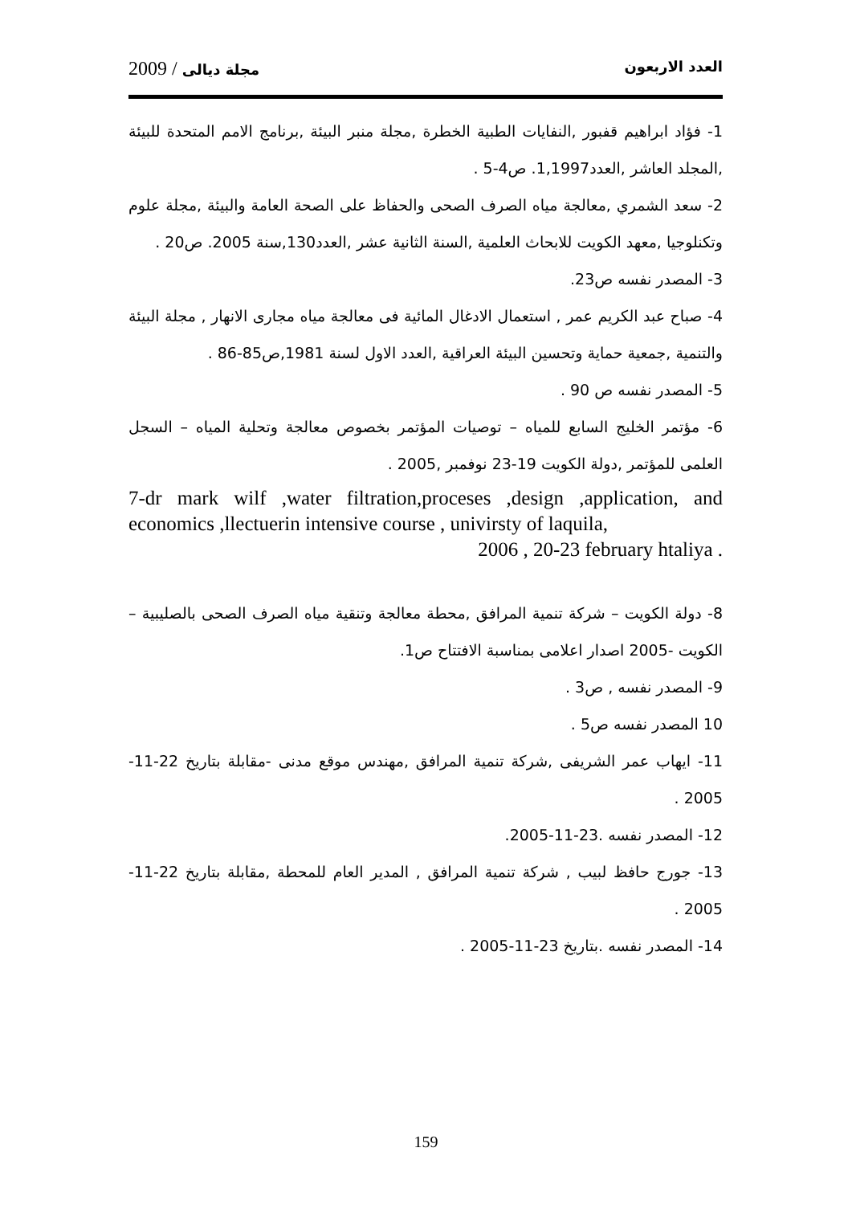العدد الاربعون مجلة ديالى / 2009
1- فؤاد ابراهيم قفبور ,النفايات الطبية الخطرة ,مجلة منبر البيئة ,برنامج الامم المتحدة للبيئة ,المجلد العاشر ,العدد1,1997. ص4-5 .
2- سعد الشمري ,معالجة مياه الصرف الصحى والحفاظ على الصحة العامة والبيئة ,مجلة علوم وتكنلوجيا ,معهد الكويت للابحاث العلمية ,السنة الثانية عشر ,العدد130,سنة 2005. ص20 .
3- المصدر نفسه ص23.
4- صباح عبد الكريم عمر , استعمال الادغال المائية فى معالجة مياه مجارى الانهار , مجلة البيئة والتنمية ,جمعية حماية وتحسين البيئة العراقية ,العدد الاول لسنة 1981,ص85-86 .
5- المصدر نفسه ص 90 .
6- مؤتمر الخليج السابع للمياه – توصيات المؤتمر بخصوص معالجة وتحلية المياه – السجل العلمى للمؤتمر ,دولة الكويت 19-23 نوفمبر ,2005 .
7-dr mark wilf ,water filtration,proceses ,design ,application, and economics ,llectuerin intensive course , univirsty of laquila,
2006 , 20-23 february htaliya .
8- دولة الكويت – شركة تنمية المرافق ,محطة معالجة وتنقية مياه الصرف الصحى بالصليبية – الكويت -2005 اصدار اعلامى بمناسبة الافتتاح ص1.
9- المصدر نفسه , ص3 .
10 المصدر نفسه ص5 .
11- ايهاب عمر الشريفى ,شركة تنمية المرافق ,مهندس موقع مدنى -مقابلة بتاريخ 22-11-2005 .
12- المصدر نفسه .23-11-2005.
13- جورج حافظ لبيب , شركة تنمية المرافق , المدير العام للمحطة ,مقابلة بتاريخ 22-11-2005 .
14- المصدر نفسه .بتاريخ 23-11-2005 .
159